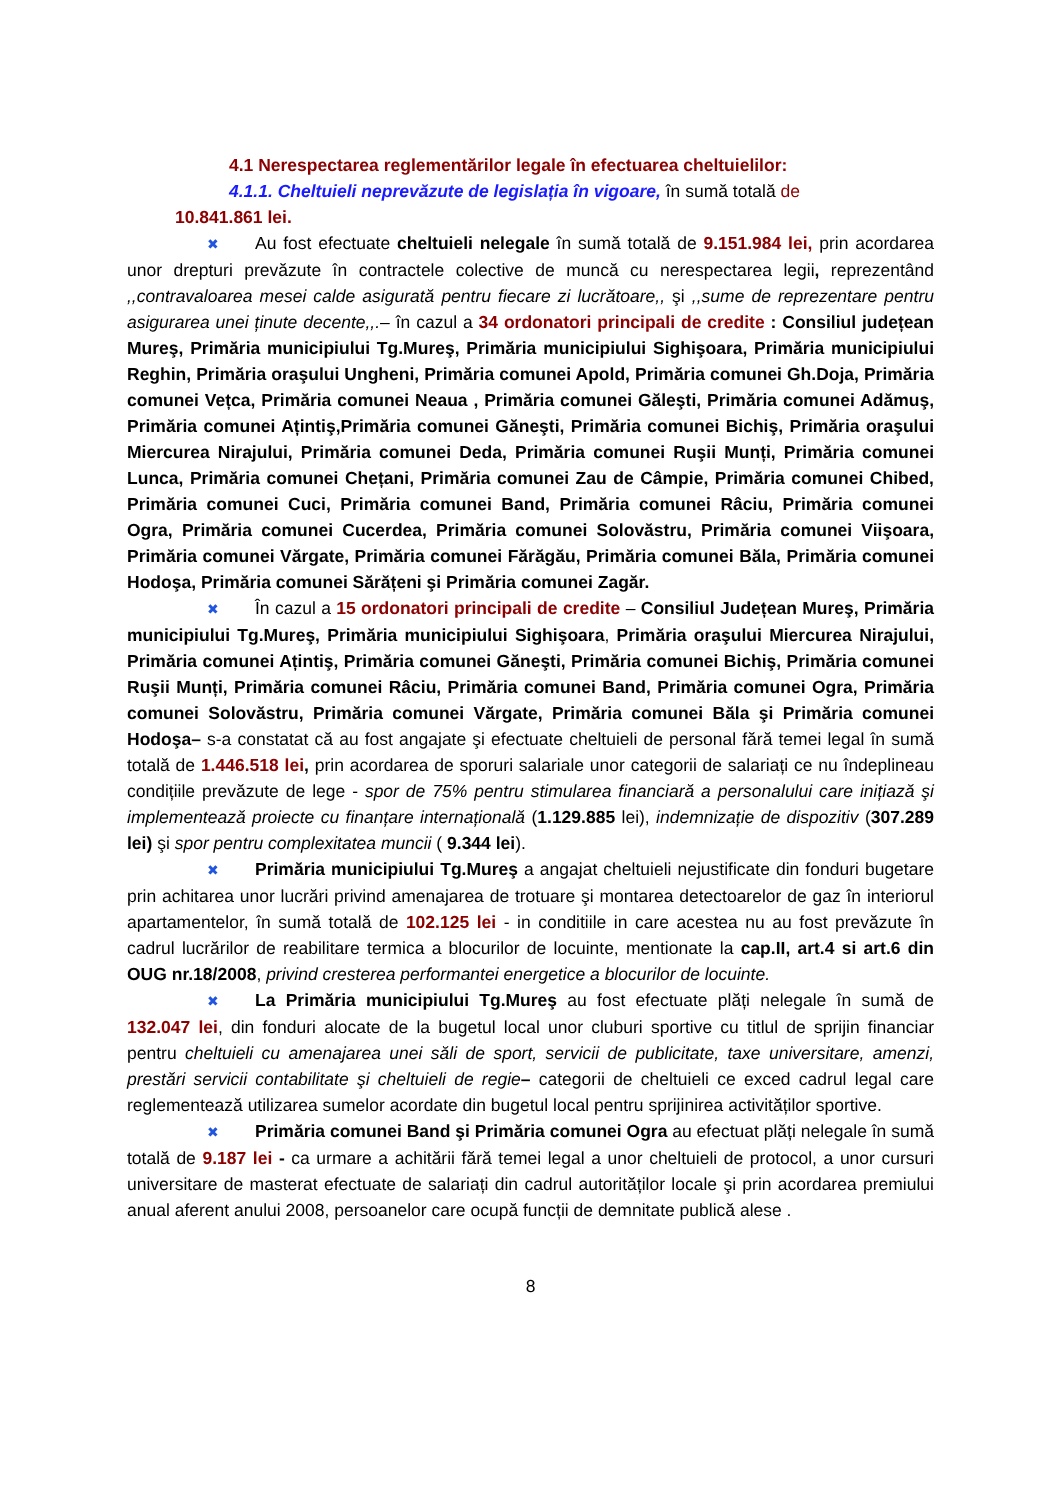4.1 Nerespectarea reglementărilor legale în efectuarea cheltuielilor:
4.1.1. Cheltuieli neprevăzute de legislația în vigoare, în sumă totală de
10.841.861 lei.
✖ Au fost efectuate cheltuieli nelegale în sumă totală de 9.151.984 lei, prin acordarea unor drepturi prevăzute în contractele colective de muncă cu nerespectarea legii, reprezentând ,,contravaloarea mesei calde asigurată pentru fiecare zi lucrătoare,, şi ,,sume de reprezentare pentru asigurarea unei ținute decente,,.– în cazul a 34 ordonatori principali de credite : Consiliul județean Mureş, Primăria municipiului Tg.Mureş, Primăria municipiului Sighişoara, Primăria municipiului Reghin, Primăria oraşului Ungheni, Primăria comunei Apold, Primăria comunei Gh.Doja, Primăria comunei Vețca, Primăria comunei Neaua , Primăria comunei Găleşti, Primăria comunei Adămuş, Primăria comunei Ațintiş,Primăria comunei Găneşti, Primăria comunei Bichiş, Primăria oraşului Miercurea Nirajului, Primăria comunei Deda, Primăria comunei Ruşii Munți, Primăria comunei Lunca, Primăria comunei Chețani, Primăria comunei Zau de Câmpie, Primăria comunei Chibed, Primăria comunei Cuci, Primăria comunei Band, Primăria comunei Râciu, Primăria comunei Ogra, Primăria comunei Cucerdea, Primăria comunei Solovăstru, Primăria comunei Viişoara, Primăria comunei Vărgate, Primăria comunei Fărăgău, Primăria comunei Băla, Primăria comunei Hodoşa, Primăria comunei Sărățeni şi Primăria comunei Zagăr.
✖ În cazul a 15 ordonatori principali de credite – Consiliul Județean Mureş, Primăria municipiului Tg.Mureş, Primăria municipiului Sighişoara, Primăria oraşului Miercurea Nirajului, Primăria comunei Ațintiş, Primăria comunei Găneşti, Primăria comunei Bichiş, Primăria comunei Ruşii Munți, Primăria comunei Râciu, Primăria comunei Band, Primăria comunei Ogra, Primăria comunei Solovăstru, Primăria comunei Vărgate, Primăria comunei Băla şi Primăria comunei Hodoşa– s-a constatat că au fost angajate şi efectuate cheltuieli de personal fără temei legal în sumă totală de 1.446.518 lei, prin acordarea de sporuri salariale unor categorii de salariați ce nu îndeplineau condițiile prevăzute de lege - spor de 75% pentru stimularea financiară a personalului care inițiază şi implementează proiecte cu finanțare internațională (1.129.885 lei), indemnizație de dispozitiv (307.289 lei) şi spor pentru complexitatea muncii ( 9.344 lei).
✖ Primăria municipiului Tg.Mureş a angajat cheltuieli nejustificate din fonduri bugetare prin achitarea unor lucrări privind amenajarea de trotuare şi montarea detectoarelor de gaz în interiorul apartamentelor, în sumă totală de 102.125 lei - in conditiile in care acestea nu au fost prevăzute în cadrul lucrărilor de reabilitare termica a blocurilor de locuinte, mentionate la cap.II, art.4 si art.6 din OUG nr.18/2008, privind cresterea performantei energetice a blocurilor de locuinte.
✖ La Primăria municipiului Tg.Mureş au fost efectuate plăți nelegale în sumă de 132.047 lei, din fonduri alocate de la bugetul local unor cluburi sportive cu titlul de sprijin financiar pentru cheltuieli cu amenajarea unei săli de sport, servicii de publicitate, taxe universitare, amenzi, prestări servicii contabilitate şi cheltuieli de regie– categorii de cheltuieli ce exced cadrul legal care reglementează utilizarea sumelor acordate din bugetul local pentru sprijinirea activităților sportive.
✖ Primăria comunei Band şi Primăria comunei Ogra au efectuat plăți nelegale în sumă totală de 9.187 lei - ca urmare a achitării fără temei legal a unor cheltuieli de protocol, a unor cursuri universitare de masterat efectuate de salariați din cadrul autorităților locale şi prin acordarea premiului anual aferent anului 2008, persoanelor care ocupă funcții de demnitate publică alese .
8